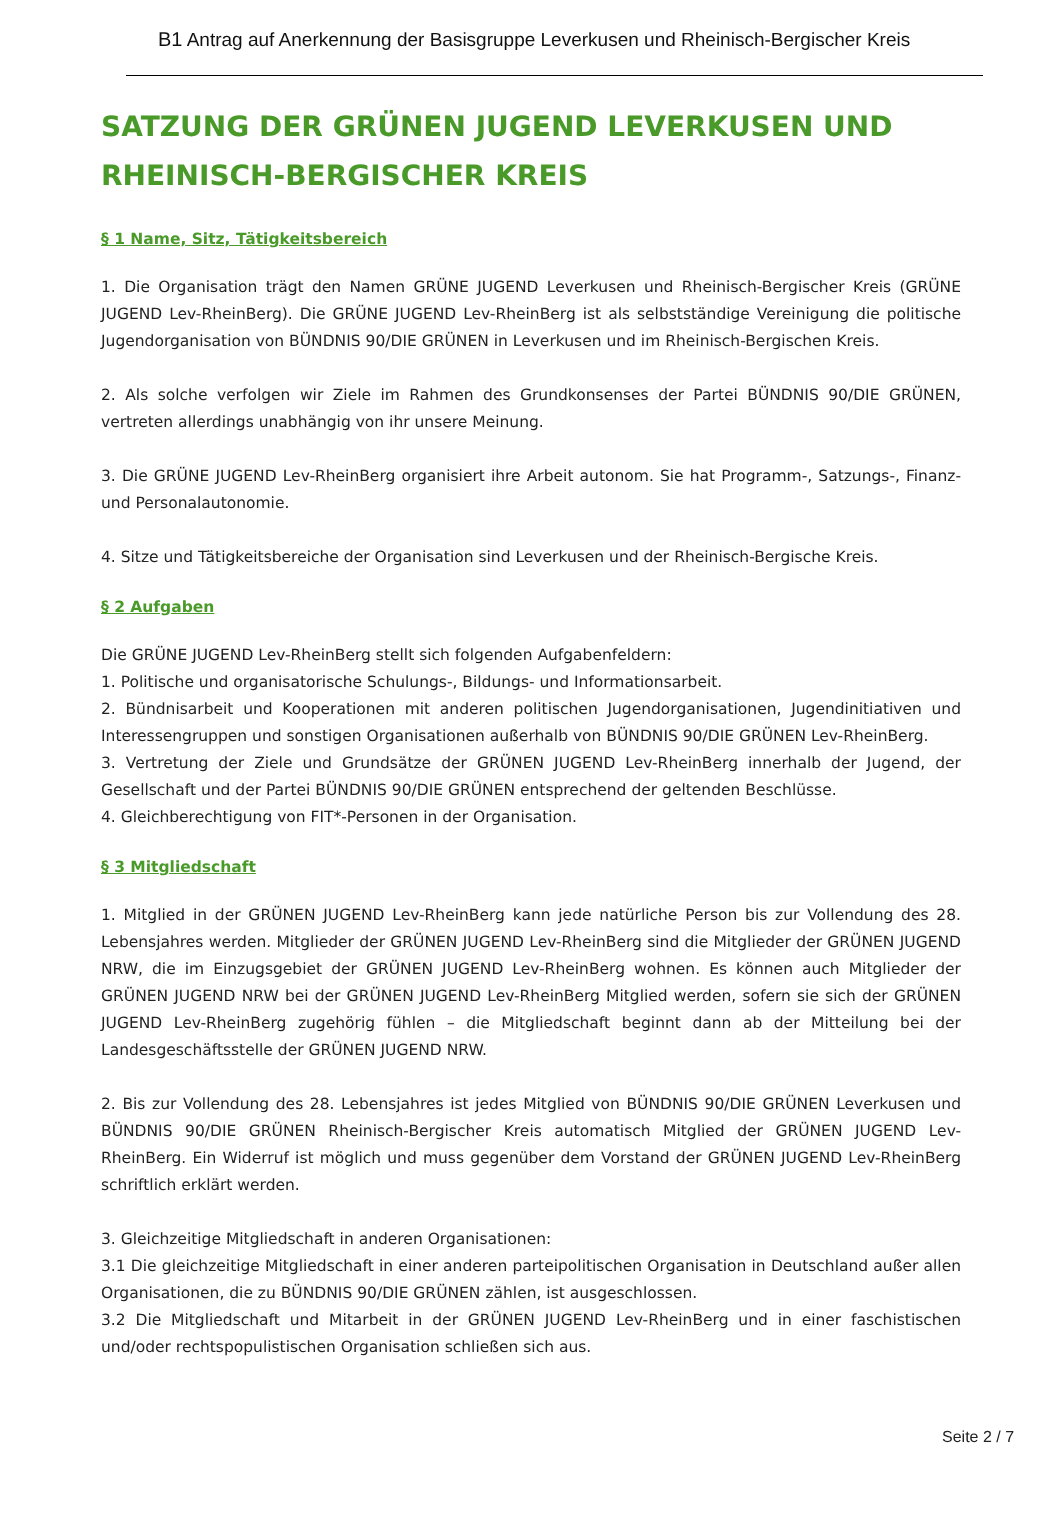B1 Antrag auf Anerkennung der Basisgruppe Leverkusen und Rheinisch-Bergischer Kreis
SATZUNG DER GRÜNEN JUGEND LEVERKUSEN UND RHEINISCH-BERGISCHER KREIS
§ 1 Name, Sitz, Tätigkeitsbereich
1. Die Organisation trägt den Namen GRÜNE JUGEND Leverkusen und Rheinisch-Bergischer Kreis (GRÜNE JUGEND Lev-RheinBerg). Die GRÜNE JUGEND Lev-RheinBerg ist als selbstständige Vereinigung die politische Jugendorgani­sation von BÜNDNIS 90/DIE GRÜNEN in Leverkusen und im Rheinisch-Bergischen Kreis.
2. Als solche verfolgen wir Ziele im Rahmen des Grundkonsenses der Partei BÜNDNIS 90/DIE GRÜNEN, vertreten allerdings unabhängig von ihr unsere Meinung.
3. Die GRÜNE JUGEND Lev-RheinBerg organisiert ihre Arbeit autonom. Sie hat Programm-, Satzungs-, Finanz- und Personalautonomie.
4. Sitze und Tätigkeitsbereiche der Organisation sind Leverkusen und der Rheinisch-Bergische Kreis.
§ 2 Aufgaben
Die GRÜNE JUGEND Lev-RheinBerg stellt sich folgenden Aufgabenfeldern:
1. Politische und organisatorische Schulungs-, Bildungs- und Informationsarbeit.
2. Bündnisarbeit und Kooperationen mit anderen politischen Jugendorganisationen, Jugendinitiativen und Interes­sengruppen und sonstigen Organisationen außerhalb von BÜNDNIS 90/DIE GRÜNEN Lev-RheinBerg.
3. Vertretung der Ziele und Grundsätze der GRÜNEN JUGEND Lev-RheinBerg innerhalb der Jugend, der Gesellschaft und der Partei BÜNDNIS 90/DIE GRÜNEN entsprechend der geltenden Beschlüsse.
4. Gleichberechtigung von FIT*-Personen in der Organisation.
§ 3 Mitgliedschaft
1. Mitglied in der GRÜNEN JUGEND Lev-RheinBerg kann jede natürliche Person bis zur Vollendung des 28. Lebens­jahres werden. Mitglieder der GRÜNEN JUGEND Lev-RheinBerg sind die Mitglieder der GRÜNEN JUGEND NRW, die im Einzugsgebiet der GRÜNEN JUGEND Lev-RheinBerg wohnen. Es können auch Mitglieder der GRÜNEN JUGEND NRW bei der GRÜNEN JUGEND Lev-RheinBerg Mitglied werden, sofern sie sich der GRÜNEN JUGEND Lev-Rhein­Berg zugehörig fühlen – die Mitgliedschaft beginnt dann ab der Mitteilung bei der Landesgeschäftsstelle der GRÜ­NEN JUGEND NRW.
2. Bis zur Vollendung des 28. Lebensjahres ist jedes Mitglied von BÜNDNIS 90/DIE GRÜNEN Leverkusen und BÜNDNIS 90/DIE GRÜNEN Rheinisch-Bergischer Kreis automatisch Mitglied der GRÜNEN JUGEND Lev-RheinBerg. Ein Widerruf ist möglich und muss gegenüber dem Vorstand der GRÜNEN JUGEND Lev-RheinBerg schriftlich erklärt werden.
3. Gleichzeitige Mitgliedschaft in anderen Organisationen:
3.1 Die gleichzeitige Mitgliedschaft in einer anderen parteipolitischen Organisation in Deutschland außer allen Or­ganisationen, die zu BÜNDNIS 90/DIE GRÜNEN zählen, ist ausgeschlossen.
3.2 Die Mitgliedschaft und Mitarbeit in der GRÜNEN JUGEND Lev-RheinBerg und in einer faschistischen und/oder rechtspopulistischen Organisation schließen sich aus.
Seite 2 / 7